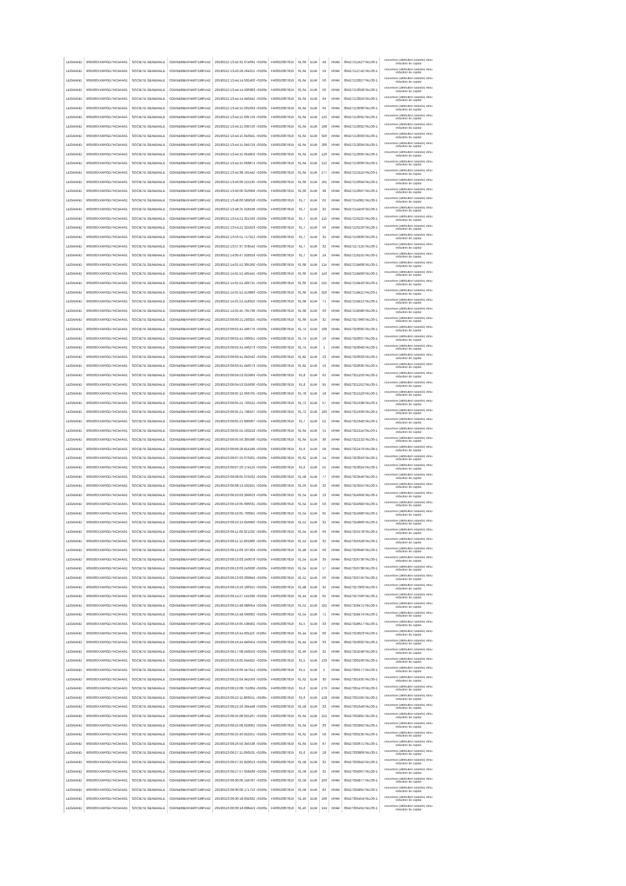| LEGRAND | 969500XXRPGD7HCAFA91 | SOCIETE GENERALE | O2RNE8IBXP4R0TD8PU42 | 20190522 13:42:31.674692 +0100s | FR0010307819 | 61,66 | EUR | 49 | XPAR | 00427212427TRLO0-1 | couverture (attribution salariée) et/ou réduction de capital |
| LEGRAND | 969500XXRPGD7HCAFA91 | SOCIETE GENERALE | O2RNE8IBXP4R0TD8PU42 | 20190522 13:43:28.264251 +0100s | FR0010307819 | 61,64 | EUR | 59 | XPAR | 00427212742TRLO0-1 | couverture (attribution salariée) et/ou réduction de capital |
| LEGRAND | 969500XXRPGD7HCAFA91 | SOCIETE GENERALE | O2RNE8IBXP4R0TD8PU42 | 20190522 13:44:14.932403 +0100s | FR0010307819 | 61,64 | EUR | 50 | XPAR | 00427213027TRLO0-1 | couverture (attribution salariée) et/ou réduction de capital |
| LEGRAND | 969500XXRPGD7HCAFA91 | SOCIETE GENERALE | O2RNE8IBXP4R0TD8PU42 | 20190522 13:44:14.936383 +0100s | FR0010307819 | 61,64 | EUR | 50 | XPAR | 00427213028TRLO0-1 | couverture (attribution salariée) et/ou réduction de capital |
| LEGRAND | 969500XXRPGD7HCAFA91 | SOCIETE GENERALE | O2RNE8IBXP4R0TD8PU42 | 20190522 13:44:14.940442 +0100s | FR0010307819 | 61,64 | EUR | 64 | XPAR | 00427213029TRLO0-1 | couverture (attribution salariée) et/ou réduction de capital |
| LEGRAND | 969500XXRPGD7HCAFA91 | SOCIETE GENERALE | O2RNE8IBXP4R0TD8PU42 | 20190522 13:44:15.031693 +0100s | FR0010307819 | 61,64 | EUR | 64 | XPAR | 00427213030TRLO0-1 | couverture (attribution salariée) et/ou réduction de capital |
| LEGRAND | 969500XXRPGD7HCAFA91 | SOCIETE GENERALE | O2RNE8IBXP4R0TD8PU42 | 20190522 13:44:15.035729 +0100s | FR0010307819 | 61,64 | EUR | 125 | XPAR | 00427213031TRLO0-1 | couverture (attribution salariée) et/ou réduction de capital |
| LEGRAND | 969500XXRPGD7HCAFA91 | SOCIETE GENERALE | O2RNE8IBXP4R0TD8PU42 | 20190522 13:44:15.039720 +0100s | FR0010307819 | 61,64 | EUR | 108 | XPAR | 00427213032TRLO0-1 | couverture (attribution salariée) et/ou réduction de capital |
| LEGRAND | 969500XXRPGD7HCAFA91 | SOCIETE GENERALE | O2RNE8IBXP4R0TD8PU42 | 20190522 13:44:15.043941 +0100s | FR0010307819 | 61,64 | EUR | 320 | XPAR | 00427213033TRLO0-1 | couverture (attribution salariée) et/ou réduction de capital |
| LEGRAND | 969500XXRPGD7HCAFA91 | SOCIETE GENERALE | O2RNE8IBXP4R0TD8PU42 | 20190522 13:44:15.049729 +0100s | FR0010307819 | 61,64 | EUR | 200 | XPAR | 00427213034TRLO0-1 | couverture (attribution salariée) et/ou réduction de capital |
| LEGRAND | 969500XXRPGD7HCAFA91 | SOCIETE GENERALE | O2RNE8IBXP4R0TD8PU42 | 20190522 13:44:15.054859 +0100s | FR0010307819 | 61,64 | EUR | 120 | XPAR | 00427213035TRLO0-1 | couverture (attribution salariée) et/ou réduction de capital |
| LEGRAND | 969500XXRPGD7HCAFA91 | SOCIETE GENERALE | O2RNE8IBXP4R0TD8PU42 | 20190522 13:44:15.058874 +0100s | FR0010307819 | 61,64 | EUR | 212 | XPAR | 00427213036TRLO0-1 | couverture (attribution salariée) et/ou réduction de capital |
| LEGRAND | 969500XXRPGD7HCAFA91 | SOCIETE GENERALE | O2RNE8IBXP4R0TD8PU42 | 20190522 13:44:38.165442 +0100s | FR0010307819 | 61,64 | EUR | 177 | XPAR | 00427213119TRLO0-1 | couverture (attribution salariée) et/ou réduction de capital |
| LEGRAND | 969500XXRPGD7HCAFA91 | SOCIETE GENERALE | O2RNE8IBXP4R0TD8PU42 | 20190522 13:46:00.215135 +0100s | FR0010307819 | 61,66 | EUR | 101 | XPAR | 00427213694TRLO0-1 | couverture (attribution salariée) et/ou réduction de capital |
| LEGRAND | 969500XXRPGD7HCAFA91 | SOCIETE GENERALE | O2RNE8IBXP4R0TD8PU42 | 20190522 13:46:00.316968 +0100s | FR0010307819 | 61,66 | EUR | 38 | XPAR | 00427213697TRLO0-1 | couverture (attribution salariée) et/ou réduction de capital |
| LEGRAND | 969500XXRPGD7HCAFA91 | SOCIETE GENERALE | O2RNE8IBXP4R0TD8PU42 | 20190522 13:48:00.589028 +0100s | FR0010307819 | 61,7 | EUR | 62 | XPAR | 00427214381TRLO0-1 | couverture (attribution salariée) et/ou réduction de capital |
| LEGRAND | 969500XXRPGD7HCAFA91 | SOCIETE GENERALE | O2RNE8IBXP4R0TD8PU42 | 20190522 13:48:25.918198 +0100s | FR0010307819 | 61,7 | EUR | 32 | XPAR | 00427214456TRLO0-1 | couverture (attribution salariée) et/ou réduction de capital |
| LEGRAND | 969500XXRPGD7HCAFA91 | SOCIETE GENERALE | O2RNE8IBXP4R0TD8PU42 | 20190522 13:54:21.321599 +0100s | FR0010307819 | 61,7 | EUR | 115 | XPAR | 00427216225TRLO0-1 | couverture (attribution salariée) et/ou réduction de capital |
| LEGRAND | 969500XXRPGD7HCAFA91 | SOCIETE GENERALE | O2RNE8IBXP4R0TD8PU42 | 20190522 13:54:21.325923 +0100s | FR0010307819 | 61,7 | EUR | 56 | XPAR | 00427216226TRLO0-1 | couverture (attribution salariée) et/ou réduction de capital |
| LEGRAND | 969500XXRPGD7HCAFA91 | SOCIETE GENERALE | O2RNE8IBXP4R0TD8PU42 | 20190522 13:56:51.717912 +0100s | FR0010307819 | 61,7 | EUR | 32 | XPAR | 00427216836TRLO0-1 | couverture (attribution salariée) et/ou réduction de capital |
| LEGRAND | 969500XXRPGD7HCAFA91 | SOCIETE GENERALE | O2RNE8IBXP4R0TD8PU42 | 20190522 13:57:37.378542 +0100s | FR0010307819 | 61,7 | EUR | 32 | XPAR | 00427217125TRLO0-1 | couverture (attribution salariée) et/ou réduction de capital |
| LEGRAND | 969500XXRPGD7HCAFA91 | SOCIETE GENERALE | O2RNE8IBXP4R0TD8PU42 | 20190522 14:00:47.928318 +0100s | FR0010307819 | 61,7 | EUR | 24 | XPAR | 00427218155TRLO0-1 | couverture (attribution salariée) et/ou réduction de capital |
| LEGRAND | 969500XXRPGD7HCAFA91 | SOCIETE GENERALE | O2RNE8IBXP4R0TD8PU42 | 20190522 14:01:52.305260 +0100s | FR0010307819 | 61,68 | EUR | 114 | XPAR | 00427218408TRLO0-1 | couverture (attribution salariée) et/ou réduction de capital |
| LEGRAND | 969500XXRPGD7HCAFA91 | SOCIETE GENERALE | O2RNE8IBXP4R0TD8PU42 | 20190522 14:01:52.405441 +0100s | FR0010307819 | 61,66 | EUR | 143 | XPAR | 00427218409TRLO0-1 | couverture (attribution salariée) et/ou réduction de capital |
| LEGRAND | 969500XXRPGD7HCAFA91 | SOCIETE GENERALE | O2RNE8IBXP4R0TD8PU42 | 20190522 14:01:52.409715 +0100s | FR0010307819 | 61,66 | EUR | 225 | XPAR | 00427218410TRLO0-1 | couverture (attribution salariée) et/ou réduction de capital |
| LEGRAND | 969500XXRPGD7HCAFA91 | SOCIETE GENERALE | O2RNE8IBXP4R0TD8PU42 | 20190522 14:01:52.413883 +0100s | FR0010307819 | 61,66 | EUR | 320 | XPAR | 00427218411TRLO0-1 | couverture (attribution salariée) et/ou réduction de capital |
| LEGRAND | 969500XXRPGD7HCAFA91 | SOCIETE GENERALE | O2RNE8IBXP4R0TD8PU42 | 20190522 14:01:52.418310 +0100s | FR0010307819 | 61,68 | EUR | 71 | XPAR | 00427218412TRLO0-1 | couverture (attribution salariée) et/ou réduction de capital |
| LEGRAND | 969500XXRPGD7HCAFA91 | SOCIETE GENERALE | O2RNE8IBXP4R0TD8PU42 | 20190522 14:02:45.765738 +0100s | FR0010307819 | 61,68 | EUR | 63 | XPAR | 00427218580TRLO0-1 | couverture (attribution salariée) et/ou réduction de capital |
| LEGRAND | 969500XXRPGD7HCAFA91 | SOCIETE GENERALE | O2RNE8IBXP4R0TD8PU42 | 20190523 08:00:21.293325 +0100s | FR0010307819 | 61,66 | EUR | 32 | XPAR | 00427317966TRLO0-1 | couverture (attribution salariée) et/ou réduction de capital |
| LEGRAND | 969500XXRPGD7HCAFA91 | SOCIETE GENERALE | O2RNE8IBXP4R0TD8PU42 | 20190523 08:02:41.496770 +0100s | FR0010307819 | 61,74 | EUR | 100 | XPAR | 00427320035TRLO0-1 | couverture (attribution salariée) et/ou réduction de capital |
| LEGRAND | 969500XXRPGD7HCAFA91 | SOCIETE GENERALE | O2RNE8IBXP4R0TD8PU42 | 20190523 08:02:41.500651 +0100s | FR0010307819 | 61,74 | EUR | 16 | XPAR | 00427320037TRLO0-1 | couverture (attribution salariée) et/ou réduction de capital |
| LEGRAND | 969500XXRPGD7HCAFA91 | SOCIETE GENERALE | O2RNE8IBXP4R0TD8PU42 | 20190523 08:02:42.496273 +0100s | FR0010307819 | 61,74 | EUR | 1 | XPAR | 00427320046TRLO0-1 | couverture (attribution salariée) et/ou réduction de capital |
| LEGRAND | 969500XXRPGD7HCAFA91 | SOCIETE GENERALE | O2RNE8IBXP4R0TD8PU42 | 20190523 08:03:41.042592 +0100s | FR0010307819 | 61,82 | EUR | 23 | XPAR | 00427320633TRLO0-1 | couverture (attribution salariée) et/ou réduction de capital |
| LEGRAND | 969500XXRPGD7HCAFA91 | SOCIETE GENERALE | O2RNE8IBXP4R0TD8PU42 | 20190523 08:03:41.046573 +0100s | FR0010307819 | 61,82 | EUR | 16 | XPAR | 00427320635TRLO0-1 | couverture (attribution salariée) et/ou réduction de capital |
| LEGRAND | 969500XXRPGD7HCAFA91 | SOCIETE GENERALE | O2RNE8IBXP4R0TD8PU42 | 20190523 08:04:53.015869 +0100s | FR0010307819 | 61,8 | EUR | 62 | XPAR | 00427321250TRLO0-1 | couverture (attribution salariée) et/ou réduction de capital |
| LEGRAND | 969500XXRPGD7HCAFA91 | SOCIETE GENERALE | O2RNE8IBXP4R0TD8PU42 | 20190523 08:04:53.019936 +0100s | FR0010307819 | 61,8 | EUR | 95 | XPAR | 00427321252TRLO0-1 | couverture (attribution salariée) et/ou réduction de capital |
| LEGRAND | 969500XXRPGD7HCAFA91 | SOCIETE GENERALE | O2RNE8IBXP4R0TD8PU42 | 20190523 08:05:12.663765 +0100s | FR0010307819 | 61,78 | EUR | 18 | XPAR | 00427321529TRLO0-1 | couverture (attribution salariée) et/ou réduction de capital |
| LEGRAND | 969500XXRPGD7HCAFA91 | SOCIETE GENERALE | O2RNE8IBXP4R0TD8PU42 | 20190523 08:05:21.793222 +0100s | FR0010307819 | 61,72 | EUR | 57 | XPAR | 00427321638TRLO0-1 | couverture (attribution salariée) et/ou réduction de capital |
| LEGRAND | 969500XXRPGD7HCAFA91 | SOCIETE GENERALE | O2RNE8IBXP4R0TD8PU42 | 20190523 08:05:21.798107 +0100s | FR0010307819 | 61,72 | EUR | 183 | XPAR | 00427321639TRLO0-1 | couverture (attribution salariée) et/ou réduction de capital |
| LEGRAND | 969500XXRPGD7HCAFA91 | SOCIETE GENERALE | O2RNE8IBXP4R0TD8PU42 | 20190523 08:05:21.890907 +0100s | FR0010307819 | 61,7 | EUR | 52 | XPAR | 00427321640TRLO0-1 | couverture (attribution salariée) et/ou réduction de capital |
| LEGRAND | 969500XXRPGD7HCAFA91 | SOCIETE GENERALE | O2RNE8IBXP4R0TD8PU42 | 20190523 08:05:55.503218 +0100s | FR0010307819 | 61,64 | EUR | 51 | XPAR | 00427322114TRLO0-1 | couverture (attribution salariée) et/ou réduction de capital |
| LEGRAND | 969500XXRPGD7HCAFA91 | SOCIETE GENERALE | O2RNE8IBXP4R0TD8PU42 | 20190523 08:05:56.305580 +0100s | FR0010307819 | 61,64 | EUR | 36 | XPAR | 00427322132TRLO0-1 | couverture (attribution salariée) et/ou réduction de capital |
| LEGRAND | 969500XXRPGD7HCAFA91 | SOCIETE GENERALE | O2RNE8IBXP4R0TD8PU42 | 20190523 08:06:28.814186 +0100s | FR0010307819 | 61,6 | EUR | 58 | XPAR | 00427322479TRLO0-1 | couverture (attribution salariée) et/ou réduction de capital |
| LEGRAND | 969500XXRPGD7HCAFA91 | SOCIETE GENERALE | O2RNE8IBXP4R0TD8PU42 | 20190523 08:07:25.070201 +0100s | FR0010307819 | 61,62 | EUR | 14 | XPAR | 00427323016TRLO0-1 | couverture (attribution salariée) et/ou réduction de capital |
| LEGRAND | 969500XXRPGD7HCAFA91 | SOCIETE GENERALE | O2RNE8IBXP4R0TD8PU42 | 20190523 08:07:26.174125 +0100s | FR0010307819 | 61,6 | EUR | 55 | XPAR | 00427323024TRLO0-1 | couverture (attribution salariée) et/ou réduction de capital |
| LEGRAND | 969500XXRPGD7HCAFA91 | SOCIETE GENERALE | O2RNE8IBXP4R0TD8PU42 | 20190523 08:08:05.079232 +0100s | FR0010307819 | 61,58 | EUR | 77 | XPAR | 00427323446TRLO0-1 | couverture (attribution salariée) et/ou réduction de capital |
| LEGRAND | 969500XXRPGD7HCAFA91 | SOCIETE GENERALE | O2RNE8IBXP4R0TD8PU42 | 20190523 08:08:13.502921 +0100s | FR0010307819 | 61,56 | EUR | 32 | XPAR | 00427323555TRLO0-1 | couverture (attribution salariée) et/ou réduction de capital |
| LEGRAND | 969500XXRPGD7HCAFA91 | SOCIETE GENERALE | O2RNE8IBXP4R0TD8PU42 | 20190523 08:10:03.399623 +0100s | FR0010307819 | 61,54 | EUR | 23 | XPAR | 00427324669TRLO0-1 | couverture (attribution salariée) et/ou réduction de capital |
| LEGRAND | 969500XXRPGD7HCAFA91 | SOCIETE GENERALE | O2RNE8IBXP4R0TD8PU42 | 20190523 08:10:05.606631 +0100s | FR0010307819 | 61,54 | EUR | 50 | XPAR | 00427324684TRLO0-1 | couverture (attribution salariée) et/ou réduction de capital |
| LEGRAND | 969500XXRPGD7HCAFA91 | SOCIETE GENERALE | O2RNE8IBXP4R0TD8PU42 | 20190523 08:10:05.703991 +0100s | FR0010307819 | 61,54 | EUR | 65 | XPAR | 00427324686TRLO0-1 | couverture (attribution salariée) et/ou réduction de capital |
| LEGRAND | 969500XXRPGD7HCAFA91 | SOCIETE GENERALE | O2RNE8IBXP4R0TD8PU42 | 20190523 08:10:19.050960 +0100s | FR0010307819 | 61,52 | EUR | 32 | XPAR | 00427324860TRLO0-1 | couverture (attribution salariée) et/ou réduction de capital |
| LEGRAND | 969500XXRPGD7HCAFA91 | SOCIETE GENERALE | O2RNE8IBXP4R0TD8PU42 | 20190523 08:11:09.321292 +0100s | FR0010307819 | 61,54 | EUR | 60 | XPAR | 00427325578TRLO0-1 | couverture (attribution salariée) et/ou réduction de capital |
| LEGRAND | 969500XXRPGD7HCAFA91 | SOCIETE GENERALE | O2RNE8IBXP4R0TD8PU42 | 20190523 08:11:12.835383 +0100s | FR0010307819 | 61,52 | EUR | 32 | XPAR | 00427325628TRLO0-1 | couverture (attribution salariée) et/ou réduction de capital |
| LEGRAND | 969500XXRPGD7HCAFA91 | SOCIETE GENERALE | O2RNE8IBXP4R0TD8PU42 | 20190523 08:12:03.167404 +0100s | FR0010307819 | 61,48 | EUR | 60 | XPAR | 00427326046TRLO0-1 | couverture (attribution salariée) et/ou réduction de capital |
| LEGRAND | 969500XXRPGD7HCAFA91 | SOCIETE GENERALE | O2RNE8IBXP4R0TD8PU42 | 20190523 08:13:03.240078 +0100s | FR0010307819 | 61,54 | EUR | 39 | XPAR | 00427326736TRLO0-1 | couverture (attribution salariée) et/ou réduction de capital |
| LEGRAND | 969500XXRPGD7HCAFA91 | SOCIETE GENERALE | O2RNE8IBXP4R0TD8PU42 | 20190523 08:13:03.243930 +0100s | FR0010307819 | 61,54 | EUR | 17 | XPAR | 00427326738TRLO0-1 | couverture (attribution salariée) et/ou réduction de capital |
| LEGRAND | 969500XXRPGD7HCAFA91 | SOCIETE GENERALE | O2RNE8IBXP4R0TD8PU42 | 20190523 08:13:03.339849 +0100s | FR0010307819 | 61,52 | EUR | 56 | XPAR | 00427326745TRLO0-1 | couverture (attribution salariée) et/ou réduction de capital |
| LEGRAND | 969500XXRPGD7HCAFA91 | SOCIETE GENERALE | O2RNE8IBXP4R0TD8PU42 | 20190523 08:13:26.100315 +0100s | FR0010307819 | 61,48 | EUR | 32 | XPAR | 00427327003TRLO0-1 | couverture (attribution salariée) et/ou réduction de capital |
| LEGRAND | 969500XXRPGD7HCAFA91 | SOCIETE GENERALE | O2RNE8IBXP4R0TD8PU42 | 20190523 08:14:27.541690 +0100s | FR0010307819 | 61,44 | EUR | 65 | XPAR | 00427327566TRLO0-1 | couverture (attribution salariée) et/ou réduction de capital |
| LEGRAND | 969500XXRPGD7HCAFA91 | SOCIETE GENERALE | O2RNE8IBXP4R0TD8PU42 | 20190523 08:15:48.686654 +0100s | FR0010307819 | 61,52 | EUR | 102 | XPAR | 00427328471TRLO0-1 | couverture (attribution salariée) et/ou réduction de capital |
| LEGRAND | 969500XXRPGD7HCAFA91 | SOCIETE GENERALE | O2RNE8IBXP4R0TD8PU42 | 20190523 08:15:48.690602 +0100s | FR0010307819 | 61,54 | EUR | 71 | XPAR | 00427328474TRLO0-1 | couverture (attribution salariée) et/ou réduction de capital |
| LEGRAND | 969500XXRPGD7HCAFA91 | SOCIETE GENERALE | O2RNE8IBXP4R0TD8PU42 | 20190523 08:16:05.538402 +0100s | FR0010307819 | 61,5 | EUR | 33 | XPAR | 00427328617TRLO0-1 | couverture (attribution salariée) et/ou réduction de capital |
| LEGRAND | 969500XXRPGD7HCAFA91 | SOCIETE GENERALE | O2RNE8IBXP4R0TD8PU42 | 20190523 08:16:44.831116 +0100s | FR0010307819 | 61,44 | EUR | 60 | XPAR | 00427329023TRLO0-1 | couverture (attribution salariée) et/ou réduction de capital |
| LEGRAND | 969500XXRPGD7HCAFA91 | SOCIETE GENERALE | O2RNE8IBXP4R0TD8PU42 | 20190523 08:16:44.840454 +0100s | FR0010307819 | 61,44 | EUR | 33 | XPAR | 00427329032TRLO0-1 | couverture (attribution salariée) et/ou réduction de capital |
| LEGRAND | 969500XXRPGD7HCAFA91 | SOCIETE GENERALE | O2RNE8IBXP4R0TD8PU42 | 20190523 08:17:08.493559 +0100s | FR0010307819 | 61,46 | EUR | 32 | XPAR | 00427329248TRLO0-1 | couverture (attribution salariée) et/ou réduction de capital |
| LEGRAND | 969500XXRPGD7HCAFA91 | SOCIETE GENERALE | O2RNE8IBXP4R0TD8PU42 | 20190523 08:19:05.044925 +0100s | FR0010307819 | 61,5 | EUR | 133 | XPAR | 00427330160TRLO0-1 | couverture (attribution salariée) et/ou réduction de capital |
| LEGRAND | 969500XXRPGD7HCAFA91 | SOCIETE GENERALE | O2RNE8IBXP4R0TD8PU42 | 20190523 08:19:06.947612 +0100s | FR0010307819 | 61,5 | EUR | 5 | XPAR | 00427330177TRLO0-1 | couverture (attribution salariée) et/ou réduction de capital |
| LEGRAND | 969500XXRPGD7HCAFA91 | SOCIETE GENERALE | O2RNE8IBXP4R0TD8PU42 | 20190523 08:22:04.942569 +0100s | FR0010307819 | 61,62 | EUR | 30 | XPAR | 00427331435TRLO0-1 | couverture (attribution salariée) et/ou réduction de capital |
| LEGRAND | 969500XXRPGD7HCAFA91 | SOCIETE GENERALE | O2RNE8IBXP4R0TD8PU42 | 20190523 08:22:08.752604 +0100s | FR0010307819 | 61,6 | EUR | 279 | XPAR | 00427331476TRLO0-1 | couverture (attribution salariée) et/ou réduction de capital |
| LEGRAND | 969500XXRPGD7HCAFA91 | SOCIETE GENERALE | O2RNE8IBXP4R0TD8PU42 | 20190523 08:22:11.860551 +0100s | FR0010307819 | 61,6 | EUR | 128 | XPAR | 00427331505TRLO0-1 | couverture (attribution salariée) et/ou réduction de capital |
| LEGRAND | 969500XXRPGD7HCAFA91 | SOCIETE GENERALE | O2RNE8IBXP4R0TD8PU42 | 20190523 08:22:26.394448 +0100s | FR0010307819 | 61,58 | EUR | 33 | XPAR | 00427331649TRLO0-1 | couverture (attribution salariée) et/ou réduction de capital |
| LEGRAND | 969500XXRPGD7HCAFA91 | SOCIETE GENERALE | O2RNE8IBXP4R0TD8PU42 | 20190523 08:25:08.025267 +0100s | FR0010307819 | 61,64 | EUR | 222 | XPAR | 00427332891TRLO0-1 | couverture (attribution salariée) et/ou réduction de capital |
| LEGRAND | 969500XXRPGD7HCAFA91 | SOCIETE GENERALE | O2RNE8IBXP4R0TD8PU42 | 20190523 08:25:08.029002 +0100s | FR0010307819 | 61,64 | EUR | 33 | XPAR | 00427332892TRLO0-1 | couverture (attribution salariée) et/ou réduction de capital |
| LEGRAND | 969500XXRPGD7HCAFA91 | SOCIETE GENERALE | O2RNE8IBXP4R0TD8PU42 | 20190523 08:25:40.810251 +0100s | FR0010307819 | 61,62 | EUR | 58 | XPAR | 00427333135TRLO0-1 | couverture (attribution salariée) et/ou réduction de capital |
| LEGRAND | 969500XXRPGD7HCAFA91 | SOCIETE GENERALE | O2RNE8IBXP4R0TD8PU42 | 20190523 08:26:50.345538 +0100s | FR0010307819 | 61,64 | EUR | 87 | XPAR | 00427333671TRLO0-1 | couverture (attribution salariée) et/ou réduction de capital |
| LEGRAND | 969500XXRPGD7HCAFA91 | SOCIETE GENERALE | O2RNE8IBXP4R0TD8PU42 | 20190523 08:27:11.090532 +0100s | FR0010307819 | 61,6 | EUR | 28 | XPAR | 00427333809TRLO0-1 | couverture (attribution salariée) et/ou réduction de capital |
| LEGRAND | 969500XXRPGD7HCAFA91 | SOCIETE GENERALE | O2RNE8IBXP4R0TD8PU42 | 20190523 08:27:31.820613 +0100s | FR0010307819 | 61,58 | EUR | 32 | XPAR | 00427333942TRLO0-1 | couverture (attribution salariée) et/ou réduction de capital |
| LEGRAND | 969500XXRPGD7HCAFA91 | SOCIETE GENERALE | O2RNE8IBXP4R0TD8PU42 | 20190523 08:27:57.658438 +0100s | FR0010307819 | 61,58 | EUR | 32 | XPAR | 00427334097TRLO0-1 | couverture (attribution salariée) et/ou réduction de capital |
| LEGRAND | 969500XXRPGD7HCAFA91 | SOCIETE GENERALE | O2RNE8IBXP4R0TD8PU42 | 20190523 08:30:00.149787 +0100s | FR0010307819 | 61,58 | EUR | 109 | XPAR | 00427334877TRLO0-1 | couverture (attribution salariée) et/ou réduction de capital |
| LEGRAND | 969500XXRPGD7HCAFA91 | SOCIETE GENERALE | O2RNE8IBXP4R0TD8PU42 | 20190523 08:30:00.171716 +0100s | FR0010307819 | 61,58 | EUR | 82 | XPAR | 00427334891TRLO0-1 | couverture (attribution salariée) et/ou réduction de capital |
| LEGRAND | 969500XXRPGD7HCAFA91 | SOCIETE GENERALE | O2RNE8IBXP4R0TD8PU42 | 20190523 08:30:18.834332 +0100s | FR0010307819 | 61,46 | EUR | 100 | XPAR | 00427335454TRLO0-1 | couverture (attribution salariée) et/ou réduction de capital |
| LEGRAND | 969500XXRPGD7HCAFA91 | SOCIETE GENERALE | O2RNE8IBXP4R0TD8PU42 | 20190523 08:30:18.838419 +0100s | FR0010307819 | 61,46 | EUR | 194 | XPAR | 00427335455TRLO0-1 | couverture (attribution salariée) et/ou réduction de capital |